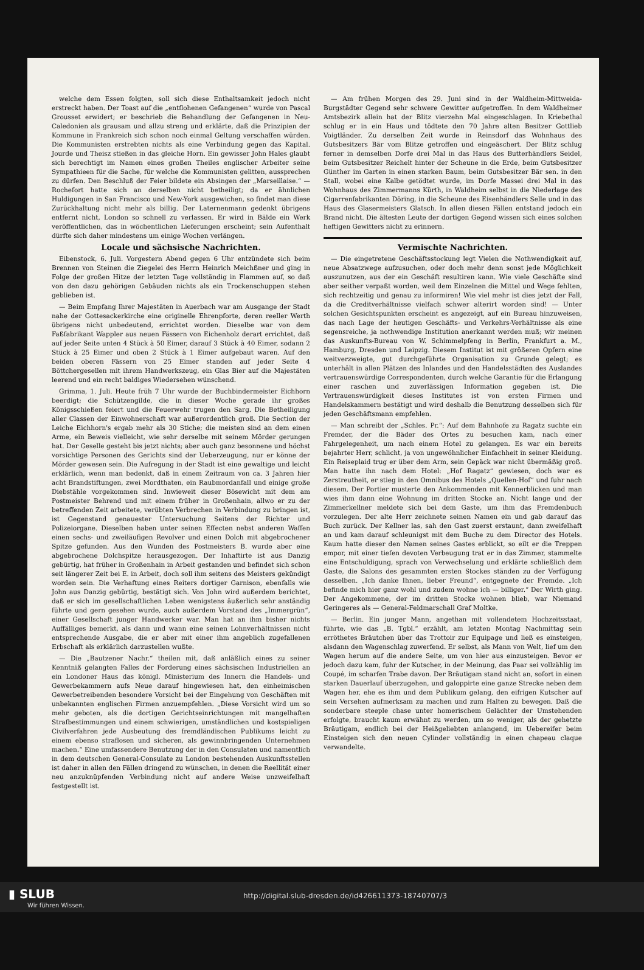welche dem Essen folgten, soll sich diese Enthaltsamkeit jedoch nicht erstreckt haben. Der Toast auf die „entflohenen Gefangenen“ wurde von Pascal Grousset erwidert; er beschrieb die Behandlung der Gefangenen in Neu-Caledonien als grausam und allzu streng und erklärte, daß die Prinzipien der Kommune in Frankreich sich schon noch einmal Geltung verschaffen würden. Die Kommunisten erstrebten nichts als eine Verbindung gegen das Kapital. Jourde und Theisz stießen in das gleiche Horn. Ein gewisser John Hales glaubt sich berechtigt im Namen eines großen Theiles englischer Arbeiter seine Sympathieen für die Sache, für welche die Kommunisten gelitten, aussprechen zu dürfen. Den Beschluß der Feier bildete ein Absingen der „Marseillaise.“ — Rochefort hatte sich an derselben nicht betheiligt; da er ähnlichen Huldigungen in San Francisco und New-York ausgewichen, so findet man diese Zurückhaltung nicht mehr als billig. Der Laternenmann gedenkt übrigens entfernt nicht, London so schnell zu verlassen. Er wird in Bälde ein Werk veröffentlichen, das in wöchentlichen Lieferungen erscheint; sein Aufenthalt dürfte sich daher mindestens um einige Wochen verlängen.
Locale und sächsische Nachrichten.
Eibenstock, 6. Juli. Vorgestern Abend gegen 6 Uhr entzündete sich beim Brennen von Steinen die Ziegelei des Herrn Heinrich Meichßner und ging in Folge der großen Hitze der letzten Tage vollständig in Flammen auf, so daß von den dazu gehörigen Gebäuden nichts als ein Trockenschuppen stehen geblieben ist.
— Beim Empfang Ihrer Majestäten in Auerbach war am Ausgange der Stadt nahe der Gottesackerkirche eine originelle Ehrenpforte, deren reeller Werth übrigens nicht unbedeutend, errichtet worden. Dieselbe war von dem Faßfabrikant Wappler aus neuen Fässern von Eichenholz derart errichtet, daß auf jeder Seite unten 4 Stück à 50 Eimer, darauf 3 Stück à 40 Eimer, sodann 2 Stück à 25 Eimer und oben 2 Stück à 1 Eimer aufgebaut waren. Auf den beiden oberen Fässern von 25 Eimer standen auf jeder Seite 4 Böttchergesellen mit ihrem Handwerkszeug, ein Glas Bier auf die Majestäten leerend und ein recht baldiges Wiedersehen wünschend.
Grimma, 1. Juli. Heute früh 7 Uhr wurde der Buchbindermeister Eichhorn beerdigt; die Schützengilde, die in dieser Woche gerade ihr großes Königsschießen feiert und die Feuerwehr trugen den Sarg. Die Betheiligung aller Classen der Einwohnerschaft war außerordentlich groß. Die Section der Leiche Eichhorn's ergab mehr als 30 Stiche; die meisten sind an dem einen Arme, ein Beweis vielleicht, wie sehr derselbe mit seinem Mörder gerungen hat. Der Geselle gesteht bis jetzt nichts; aber auch ganz besonnene und höchst vorsichtige Personen des Gerichts sind der Ueberzeugung, nur er könne der Mörder gewesen sein. Die Aufregung in der Stadt ist eine gewaltige und leicht erklärlich, wenn man bedenkt, daß in einem Zeitraum von ca. 3 Jahren hier acht Brandstiftungen, zwei Mordthaten, ein Raubmordanfall und einige große Diebstähle vorgekommen sind. Inwieweit dieser Bösewicht mit dem am Postmeister Behrend und mit einem früher in Großenhain, allwo er zu der betreffenden Zeit arbeitete, verübten Verbrechen in Verbindung zu bringen ist, ist Gegenstand genauester Untersuchung Seitens der Richter und Polizeiorgane. Dieselben haben unter seinen Effecten nebst anderen Waffen einen sechs- und zweiläufigen Revolver und einen Dolch mit abgebrochener Spitze gefunden. Aus den Wunden des Postmeisters B. wurde aber eine abgebrochene Dolchspitze herausgezogen. Der Inhaftirte ist aus Danzig gebürtig, hat früher in Großenhain in Arbeit gestanden und befindet sich schon seit längerer Zeit bei E. in Arbeit, doch soll ihm seitens des Meisters gekündigt worden sein. Die Verhaftung eines Reiters dortiger Garnison, ebenfalls wie John aus Danzig gebürtig, bestätigt sich. Von John wird außerdem berichtet, daß er sich im gesellschaftlichen Leben wenigstens äußerlich sehr anständig führte und gern gesehen wurde, auch außerdem Vorstand des „Immergrün“, einer Gesellschaft junger Handwerker war. Man hat an ihm bisher nichts Auffälliges bemerkt, als dann und wann eine seinen Lohnverhältnissen nicht entsprechende Ausgabe, die er aber mit einer ihm angeblich zugefallenen Erbschaft als erklärlich darzustellen wußte.
— Die „Bautzener Nachr.“ theilen mit, daß anläßlich eines zu seiner Kenntniß gelangten Falles der Forderung eines sächsischen Industriellen an ein Londoner Haus das königl. Ministerium des Innern die Handels- und Gewerbekammern aufs Neue darauf hingewiesen hat, den einheimischen Gewerbetreibenden besondere Vorsicht bei der Eingehung von Geschäften mit unbekannten englischen Firmen anzuempfehlen. „Diese Vorsicht wird um so mehr geboten, als die dortigen Gerichtseinrichtungen mit mangelhaften Strafbestimmungen und einem schwierigen, umständlichen und kostspieligen Civilverfahren jede Ausbeutung des fremdländischen Publikums leicht zu einem ebenso straflosen und sicheren, als gewinnbringenden Unternehmen machen.“ Eine umfassendere Benutzung der in den Consulaten und namentlich in dem deutschen General-Consulate zu London bestehenden Auskunftsstellen ist daher in allen den Fällen dringend zu wünschen, in denen die Reellität einer neu anzuknüpfenden Verbindung nicht auf andere Weise unzweifelhaft festgestellt ist.
— Am frühen Morgen des 29. Juni sind in der Waldheim-Mittweida-Burgstädter Gegend sehr schwere Gewitter aufgetroffen. In dem Waldheimer Amtsbezirk allein hat der Blitz vierzehn Mal eingeschlagen. In Kriebethal schlug er in ein Haus und tödtete den 70 Jahre alten Besitzer Gottlieb Voigtländer. Zu derselben Zeit wurde in Reinsdorf das Wohnhaus des Gutsbesitzers Bär vom Blitze getroffen und eingeäschert. Der Blitz schlug ferner in demselben Dorfe drei Mal in das Haus des Butterhändlers Seidel, beim Gutsbesitzer Reichelt hinter der Scheune in die Erde, beim Gutsbesitzer Günther im Garten in einen starken Baum, beim Gutsbesitzer Bär sen. in den Stall, wobei eine Kalbe getödtet wurde, im Dorfe Massei drei Mal in das Wohnhaus des Zimmermanns Kürth, in Waldheim selbst in die Niederlage des Cigarrenfabrikanten Döring, in die Scheune des Eisenhändlers Selle und in das Haus des Glasermeisters Glatsch. In allen diesen Fällen entstand jedoch ein Brand nicht. Die ältesten Leute der dortigen Gegend wissen sich eines solchen heftigen Gewitters nicht zu erinnern.
Vermischte Nachrichten.
— Die eingetretene Geschäftsstockung legt Vielen die Nothwendigkeit auf, neue Absatzwege aufzusuchen, oder doch mehr denn sonst jede Möglichkeit auszunutzen, aus der ein Geschäft resultiren kann. Wie viele Geschäfte sind aber seither verpaßt worden, weil dem Einzelnen die Mittel und Wege fehlten, sich rechtzeitig und genau zu informiren! Wie viel mehr ist dies jetzt der Fall, da die Creditverhältnisse vielfach schwer alterirt worden sind! — Unter solchen Gesichtspunkten erscheint es angezeigt, auf ein Bureau hinzuweisen, das nach Lage der heutigen Geschäfts- und Verkehrs-Verhältnisse als eine segensreiche, ja nothwendige Institution anerkannt werden muß; wir meinen das Auskunfts-Bureau von W. Schimmelpfeng in Berlin, Frankfurt a. M., Hamburg, Dresden und Leipzig. Diesem Institut ist mit größeren Opfern eine weitverzweigte, gut durchgeführte Organisation zu Grunde gelegt; es unterhält in allen Plätzen des Inlandes und den Handelsstädten des Auslandes vertrauenswürdige Correspondenten, durch welche Garantie für die Erlangung einer raschen und zuverlässigen Information gegeben ist. Die Vertrauenswürdigkeit dieses Institutes ist von ersten Firmen und Handelskammern bestätigt und wird deshalb die Benutzung desselben sich für jeden Geschäftsmann empfehlen.
— Man schreibt der „Schles. Pr.“: Auf dem Bahnhofe zu Ragatz suchte ein Fremder, der die Bäder des Ortes zu besuchen kam, nach einer Fahrgelegenheit, um nach einem Hotel zu gelangen. Es war ein bereits bejahrter Herr, schlicht, ja von ungewöhnlicher Einfachheit in seiner Kleidung. Ein Reiseplaid trug er über dem Arm, sein Gepäck war nicht übermäßig groß. Man hatte ihn nach dem Hotel: „Hof Ragatz“ gewiesen, doch war es Zerstreutheit, er stieg in den Omnibus des Hotels „Quellen-Hof“ und fuhr nach diesem. Der Portier musterte den Ankommenden mit Kennerblicken und man wies ihm dann eine Wohnung im dritten Stocke an. Nicht lange und der Zimmerkellner meldete sich bei dem Gaste, um ihm das Fremdenbuch vorzulegen. Der alte Herr zeichnete seinen Namen ein und gab darauf das Buch zurück. Der Kellner las, sah den Gast zuerst erstaunt, dann zweifelhaft an und kam darauf schleunigst mit dem Buche zu dem Director des Hotels. Kaum hatte dieser den Namen seines Gastes erblickt, so eilt er die Treppen empor, mit einer tiefen devoten Verbeugung trat er in das Zimmer, stammelte eine Entschuldigung, sprach von Verwechselung und erklärte schließlich dem Gaste, die Salons des gesammten ersten Stockes ständen zu der Verfügung desselben. „Ich danke Ihnen, lieber Freund“, entgegnete der Fremde. „Ich befinde mich hier ganz wohl und zudem wohne ich — billiger.“ Der Wirth ging. Der Angekommene, der im dritten Stocke wohnen blieb, war Niemand Geringeres als — General-Feldmarschall Graf Moltke.
— Berlin. Ein junger Mann, angethan mit vollendetem Hochzeitsstaat, führte, wie das „B. Tgbl.“ erzählt, am letzten Montag Nachmittag sein erröthetes Bräutchen über das Trottoir zur Equipage und ließ es einsteigen, alsdann den Wagenschlag zuwerfend. Er selbst, als Mann von Welt, lief um den Wagen herum auf die andere Seite, um von hier aus einzusteigen. Bevor er jedoch dazu kam, fuhr der Kutscher, in der Meinung, das Paar sei vollzählig im Coupé, im scharfen Trabe davon. Der Bräutigam stand nicht an, sofort in einen starken Dauerlauf überzugehen, und galoppirte eine ganze Strecke neben dem Wagen her, ehe es ihm und dem Publikum gelang, den eifrigen Kutscher auf sein Versehen aufmerksam zu machen und zum Halten zu bewegen. Daß die sonderbare steeple chase unter homerischem Gelächter der Umstehenden erfolgte, braucht kaum erwähnt zu werden, um so weniger, als der gehetzte Bräutigam, endlich bei der Heißgeliebten anlangend, im Uebereifer beim Einsteigen sich den neuen Cylinder vollständig in einen chapeau claque verwandelte.
▮ SLUB
Wir führen Wissen.
http://digital.slub-dresden.de/id426611373-18740707/3